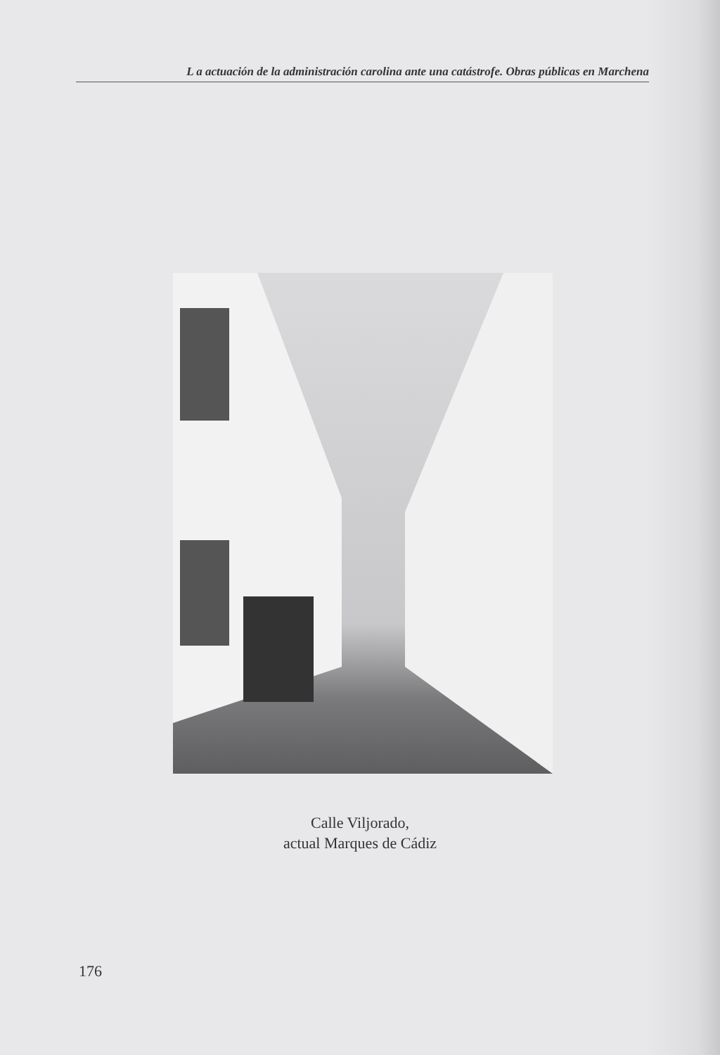L a actuación de la administración carolina ante una catástrofe. Obras públicas en Marchena
Calle Viljorado,
actual Marques de Cádiz
176